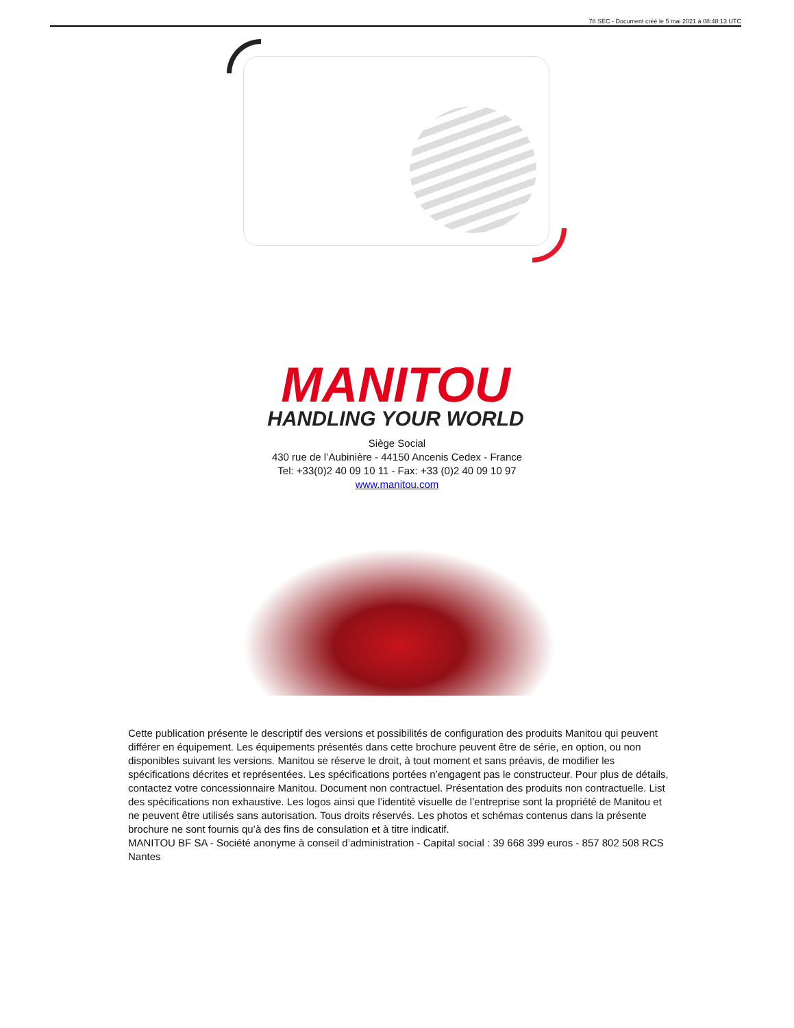78 SEC - Document créé le 5 mai 2021 à 08:48:13 UTC
MANITOU
HANDLING YOUR WORLD
Siège Social
430 rue de l’Aubinière - 44150 Ancenis Cedex - France
Tel: +33(0)2 40 09 10 11 - Fax: +33 (0)2 40 09 10 97
www.manitou.com
Cette publication présente le descriptif des versions et possibilités de configuration des produits Manitou qui peuvent différer en équipement. Les équipements présentés dans cette brochure peuvent être de série, en option, ou non disponibles suivant les versions. Manitou se réserve le droit, à tout moment et sans préavis, de modifier les spécifications décrites et représentées. Les spécifications portées n’engagent pas le constructeur. Pour plus de détails, contactez votre concessionnaire Manitou. Document non contractuel. Présentation des produits non contractuelle. List des spécifications non exhaustive. Les logos ainsi que l’identité visuelle de l’entreprise sont la propriété de Manitou et ne peuvent être utilisés sans autorisation. Tous droits réservés. Les photos et schémas contenus dans la présente brochure ne sont fournis qu’à des fins de consulation et à titre indicatif.
MANITOU BF SA - Société anonyme à conseil d’administration - Capital social : 39 668 399 euros - 857 802 508 RCS Nantes